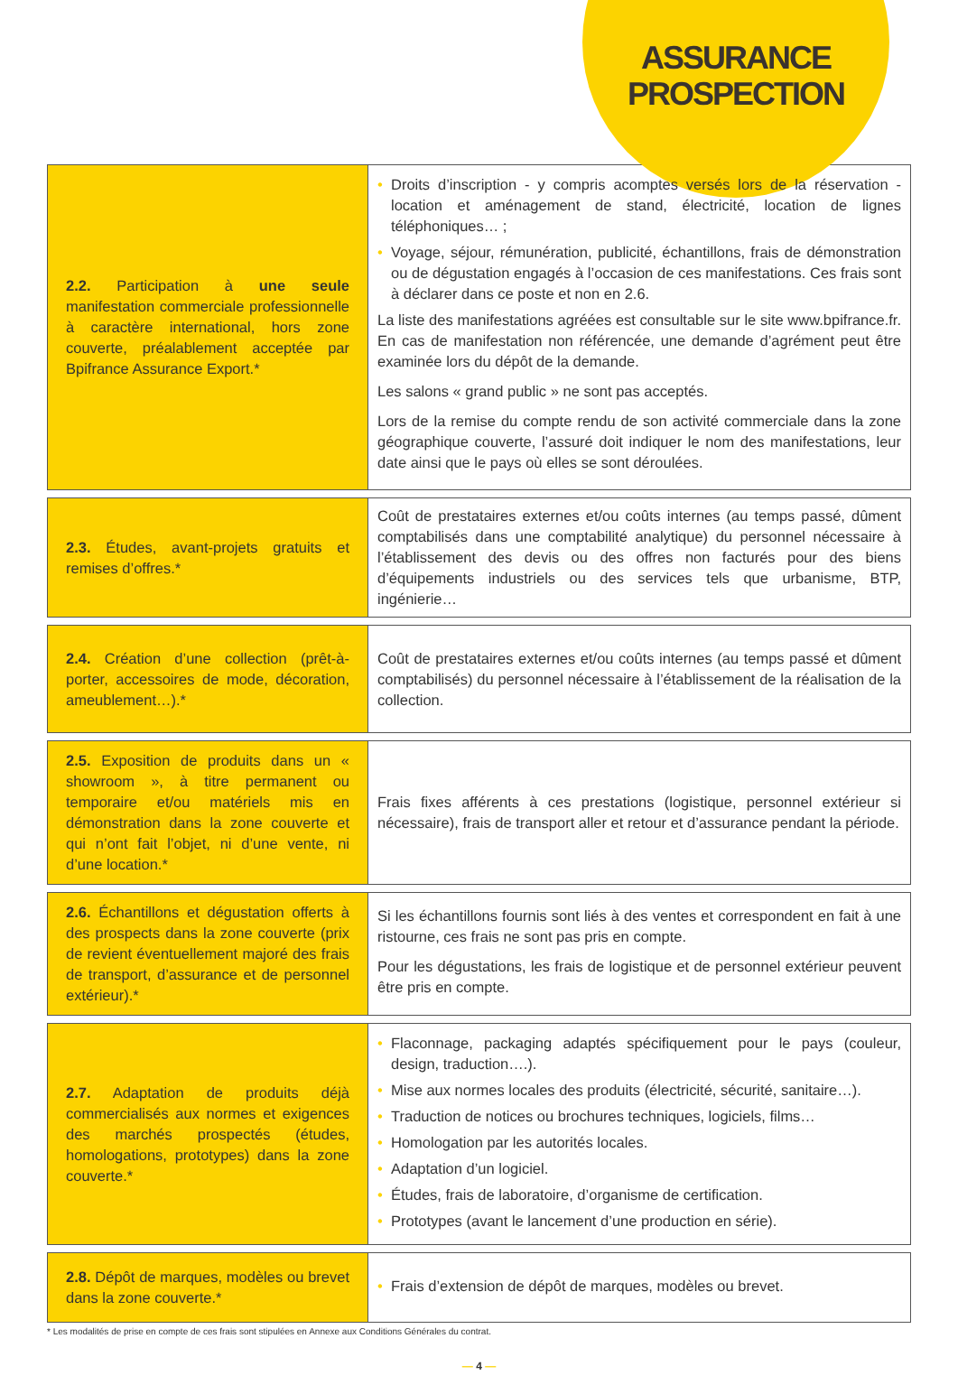ASSURANCE
PROSPECTION
| 2.2. Participation à une seule manifestation commerciale professionnelle à caractère international, hors zone couverte, préalablement acceptée par Bpifrance Assurance Export.* | • Droits d’inscription - y compris acomptes versés lors de la réservation - location et aménagement de stand, électricité, location de lignes téléphoniques… ; • Voyage, séjour, rémunération, publicité, échantillons, frais de démonstration ou de dégustation engagés à l’occasion de ces manifestations. Ces frais sont à déclarer dans ce poste et non en 2.6. La liste des manifestations agréées est consultable sur le site www.bpifrance.fr. En cas de manifestation non référencée, une demande d’agrément peut être examinée lors du dépôt de la demande. Les salons « grand public » ne sont pas acceptés. Lors de la remise du compte rendu de son activité commerciale dans la zone géographique couverte, l’assuré doit indiquer le nom des manifestations, leur date ainsi que le pays où elles se sont déroulées. |
| 2.3. Études, avant-projets gratuits et remises d’offres.* | Coût de prestataires externes et/ou coûts internes (au temps passé, dûment comptabilisés dans une comptabilité analytique) du personnel nécessaire à l’établissement des devis ou des offres non facturés pour des biens d’équipements industriels ou des services tels que urbanisme, BTP, ingénierie… |
| 2.4. Création d’une collection (prêt-à-porter, accessoires de mode, décoration, ameublement…).* | Coût de prestataires externes et/ou coûts internes (au temps passé et dûment comptabilisés) du personnel nécessaire à l’établissement de la réalisation de la collection. |
| 2.5. Exposition de produits dans un « showroom », à titre permanent ou temporaire et/ou matériels mis en démonstration dans la zone couverte et qui n’ont fait l’objet, ni d’une vente, ni d’une location.* | Frais fixes afférents à ces prestations (logistique, personnel extérieur si nécessaire), frais de transport aller et retour et d’assurance pendant la période. |
| 2.6. Échantillons et dégustation offerts à des prospects dans la zone couverte (prix de revient éventuellement majoré des frais de transport, d’assurance et de personnel extérieur).* | Si les échantillons fournis sont liés à des ventes et correspondent en fait à une ristourne, ces frais ne sont pas pris en compte. Pour les dégustations, les frais de logistique et de personnel extérieur peuvent être pris en compte. |
| 2.7. Adaptation de produits déjà commercialisés aux normes et exigences des marchés prospectés (études, homologations, prototypes) dans la zone couverte.* | • Flaconnage, packaging adaptés spécifiquement pour le pays (couleur, design, traduction….). • Mise aux normes locales des produits (électricité, sécurité, sanitaire…). • Traduction de notices ou brochures techniques, logiciels, films… • Homologation par les autorités locales. • Adaptation d’un logiciel. • Études, frais de laboratoire, d’organisme de certification. • Prototypes (avant le lancement d’une production en série). |
| 2.8. Dépôt de marques, modèles ou brevet dans la zone couverte.* | • Frais d’extension de dépôt de marques, modèles ou brevet. |
* Les modalités de prise en compte de ces frais sont stipulées en Annexe aux Conditions Générales du contrat.
— 4 —